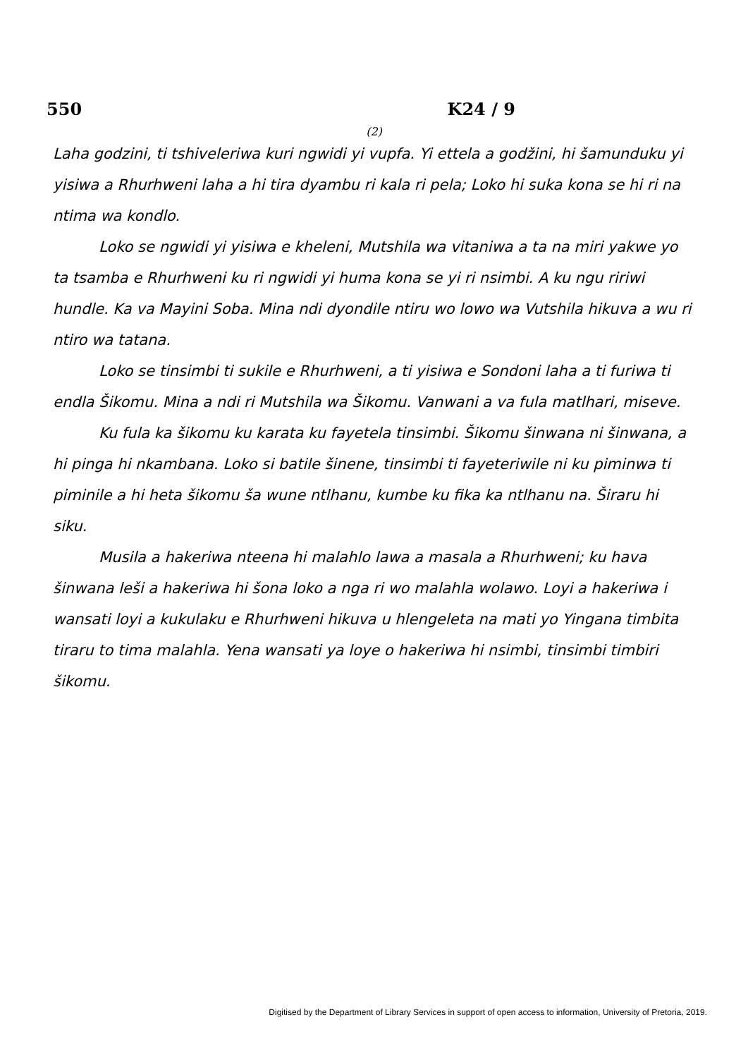550 K24 / 9
(2)
Laha godzini, ti tshivelеriwa kuri ngwidi yi vupfa. Yi ettela a godžini, hi šamunduku yi yisiwa a Rhurhweni laha a hi tira dyambu ri kala ri pela; Loko hi suka kona se hi ri na ntima wa kondlo.
Loko se ngwidi yi yisiwa e kheleni, Mutshila wa vitaniwa a ta na miri yakwe yo ta tsamba e Rhurhweni ku ri ngwidi yi huma kona se yi ri nsimbi. A ku ngu ririwi hundle. Ka va Mayini Soba. Mina ndi dyondile ntiru wo lowo wa Vutshila hikuva a wu ri ntiro wa tatana.
Loko se tinsimbi ti sukile e Rhurhweni, a ti yisiwa e Sondoni laha a ti furiwa ti endla Šikomu. Mina a ndi ri Mutshila wa Šikomu. Vanwani a va fula matlhari, miseve.
Ku fula ka šikomu ku karata ku fayetela tinsimbi. Šikomu šinwana ni šinwana, a hi pinga hi nkambana. Loko si batile šinene, tinsimbi ti fayetеriwile ni ku piminwa ti piminile a hi heta šikomu ša wune ntlhanu, kumbe ku fika ka ntlhanu na. Širaru hi siku.
Musila a hakeriwa nteena hi malahlo lawa a masala a Rhurhweni; ku hava šinwana leši a hakeriwa hi šona loko a nga ri wo malahla wolawo. Loyi a hakeriwa i wansati loyi a kukulaku e Rhurhweni hikuva u hlengeleta na mati yo Yingana timbita tiraru to tima malahla. Yena wansati ya loye o hakeriwa hi nsimbi, tinsimbi timbiri šikomu.
Digitised by the Department of Library Services in support of open access to information, University of Pretoria, 2019.